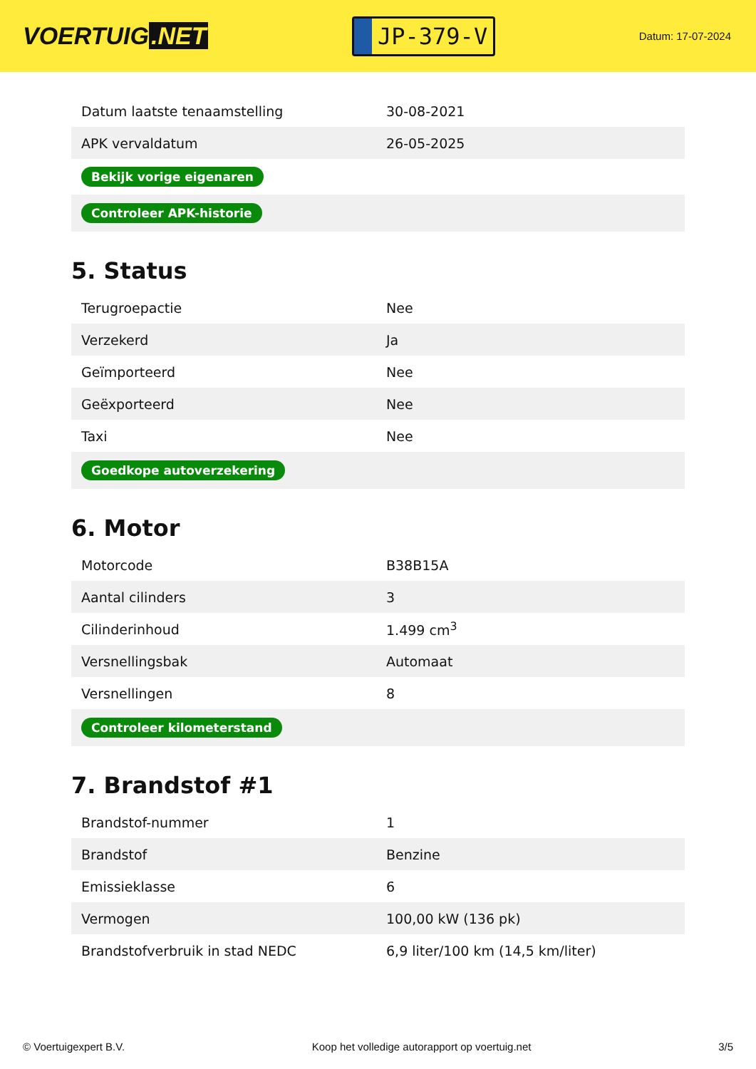VOERTUIG.NET
JP-379-V
Datum: 17-07-2024
| Datum laatste tenaamstelling | 30-08-2021 |
| APK vervaldatum | 26-05-2025 |
| Bekijk vorige eigenaren | |
| Controleer APK-historie | |
5. Status
| Terugroepactie | Nee |
| Verzekerd | Ja |
| Geïmporteerd | Nee |
| Geëxporteerd | Nee |
| Taxi | Nee |
| Goedkope autoverzekering | |
6. Motor
| Motorcode | B38B15A |
| Aantal cilinders | 3 |
| Cilinderinhoud | 1.499 cm<sup>3</sup> |
| Versnellingsbak | Automaat |
| Versnellingen | 8 |
| Controleer kilometerstand | |
7. Brandstof #1
| Brandstof-nummer | 1 |
| Brandstof | Benzine |
| Emissieklasse | 6 |
| Vermogen | 100,00 kW (136 pk) |
| Brandstofverbruik in stad NEDC | 6,9 liter/100 km (14,5 km/liter) |
© Voertuigexpert B.V. Koop het volledige autorapport op voertuig.net 3/5